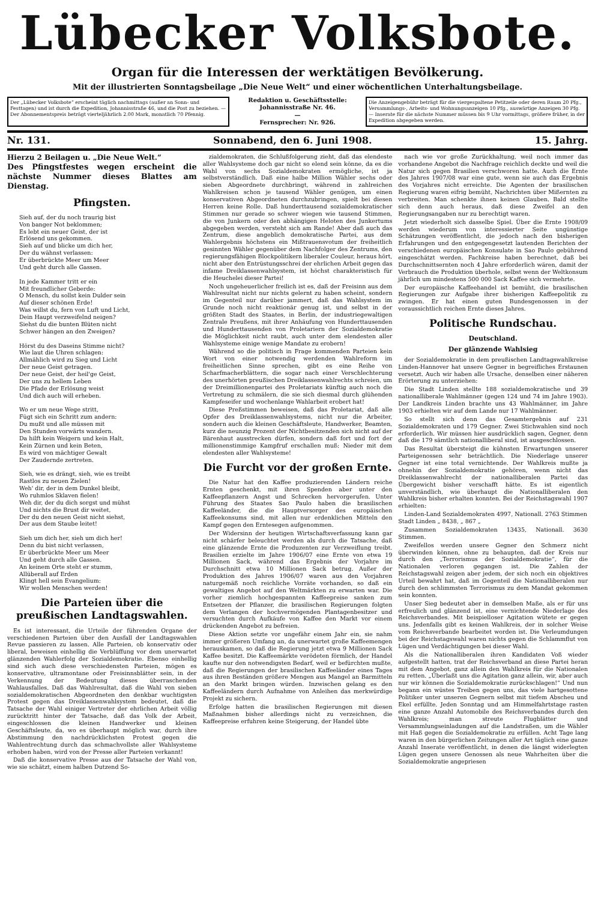Lübecker Volksbote.
Organ für die Interessen der werktätigen Bevölkerung.
Mit der illustrierten Sonntagsbeilage „Die Neue Welt“ und einer wöchentlichen Unterhaltungsbeilage.
Der „Lübecker Volksbote“ erscheint täglich nachmittags (außer an Sonn- und Festtagen) und ist durch die Expedition, Johannisstraße 46, und die Post zu beziehen. — Der Abonnementspreis beträgt vierteljährlich 2.00 Mark, monatlich 70 Pfennig.
Redaktion u. Geschäftsstelle:
Johannisstraße Nr. 46.
—
Fernsprecher: Nr. 926.
Die Anzeigengebühr beträgt für die viergespaltene Petitzeile oder deren Raum 20 Pfg., Versammlungs-, Arbeits- und Wohnungsanzeigen 10 Pfg., auswärtige Anzeigen 30 Pfg. — Inserate für die nächste Nummer müssen bis 9 Uhr vormittags, größere früher, in der Expedition abgegeben werden.
Nr. 131. Sonnabend, den 6. Juni 1908. 15. Jahrg.
Hierzu 2 Beilagen u. „Die Neue Welt.“
Des Pfingstfestes wegen erscheint die nächste Nummer dieses Blattes am Dienstag.
Pfingsten.
Sieh auf, der du noch traurig bist
Von banger Not beklommen;
Es lebt ein neuer Geist, der ist
Erlösend uns gekommen.
Sieh auf und blicke um dich her,
Der du wähnst verlassen:
Er überbrückte Meer um Meer
Und geht durch alle Gassen.
In jede Kammer tritt er ein
Mit freundlicher Geberde:
O Mensch, du sollst kein Dulder sein
Auf dieser schönen Erde!
Was willst du, fern von Luft und Licht,
Dein Haupt verzweifelnd neigen?
Siehst du die bunten Blüten nicht
Schwer hängen an den Zweigen?
Hörst du des Daseins Stimme nicht?
Wie laut die Uhren schlagen:
Allmählich wird zu Sieg und Licht
Der neue Geist getragen.
Der neue Geist, der heil'ge Geist,
Der uns zu hellem Leben
Die Pfade der Erlösung weist
Und dich auch will erheben.
Wo er um neue Wege stritt,
Fügt sich ein Schritt zum andern:
Du mußt und alle müssen mit
Den Stunden vorwärts wandern.
Da hilft kein Weigern und kein Halt,
Kein Zürnen und kein Beten,
Es wird von mächtiger Gewalt
Der Zaudernde zertreten.
Sieh, wie es drängt, sieh, wie es treibt
Rastlos zu neuen Zielen!
Weh' dir, der in dem Dunkel bleibt,
Wo ruhmlos Sklaven fielen!
Weh dir, der du dich sorgst und mühst
Und nichts die Brust dir weitet,
Der du den neuen Geist nicht siehst,
Der aus dem Staube leitet!
Sieh um dich her, sieh um dich her!
Denn du bist nicht verlassen,
Er überbrückte Meer um Meer
Und geht durch alle Gassen.
An keinem Orte steht er stumm,
Allüberall auf Erden
Klingt hell sein Evangelium:
Wir wollen Menschen werden!
Die Parteien über die preußischen Landtagswahlen.
Es ist interessant, die Urteile der führenden Organe der verschiedenen Parteien über den Ausfall der Landtagswahlen Revue passieren zu lassen. Alle Parteien, ob konservativ oder liberal, beweisen einhellig die Verblüffung vor dem unerwartet glänzenden Wahlerfolg der Sozialdemokratie. Ebenso einhellig sind sich auch diese verschiedensten Parteien, mögen es konservative, ultramontane oder Freisinnsblätter sein, in der Verkennung der Bedeutung dieses überraschenden Wahlausfalles. Daß das Wahlresultat, daß die Wahl von sieben sozialdemokratischen Abgeordneten den denkbar wuchtigsten Protest gegen das Dreiklassenwahlsystem bedeutet, daß die Tatsache der Wahl einiger Vertreter der ehrlichen Arbeit völlig zurücktritt hinter der Tatsache, daß das Volk der Arbeit, eingeschlossen die kleinen Handwerker und kleinen Geschäftsleute, da, wo es überhaupt möglich war, durch ihre Abstimmung den nachdrücklichsten Protest gegen die Wahlentrechtung durch das schmachvollste aller Wahlsysteme erhoben haben, wird von der Presse aller Parteien verkannt!
Daß die konservative Presse aus der Tatsache der Wahl von, wie sie schätzt, einem halben Dutzend So-
zialdemokraten, die Schlußfolgerung zieht, daß das elendeste aller Wahlsysteme doch gar nicht so elend sein könne, da es die Wahl von sechs Sozialdemokraten ermögliche, ist ja selbstverständlich. Daß eine halbe Million Wähler sechs oder sieben Abgeordnete durchbringt, während in zahlreichen Wahlkreisen schon je tausend Wähler genügen, um einen konservativen Abgeordneten durchzubringen, spielt bei diesen Herren keine Rolle. Daß hunderttausend sozialdemokratischer Stimmen nur gerade so schwer wiegen wie tausend Stimmen, die von Junkern oder den abhängigen Heloten des Junkertums abgegeben werden, versteht sich am Rande! Aber daß auch das Zentrum, diese angeblich demokratische Partei, aus dem Wahlergebnis höchstens ein Mißtrauensvotum der freiheitlich gesinnten Wähler gegenüber dem Nachfolger des Zentrums, den regierungsfähigen Blockpolitikern liberaler Couleur, heraus hört, nicht aber den Entrüstungsschrei der ehrlichen Arbeit gegen das infame Dreiklassenwahlsystem, ist höchst charakteristisch für die Heuchelei dieser Partei!
Noch ungeheuerlicher freilich ist es, daß der Freisinn aus dem Wahlresultat nicht nur nichts gelernt zu haben scheint, sondern im Gegenteil nur darüber jammert, daß das Wahlsystem im Grunde noch nicht reaktionär genug ist, und selbst in der größten Stadt des Staates, in Berlin, der industriegewaltigen Zentrale Preußens, mit ihrer Anhäufung von Hunderttausenden und Hunderttausenden von Proletariern der Sozialdemokratie die Möglichkeit nicht raubt, auch unter dem elendesten aller Wahlsysteme einige wenige Mandate zu erobern!
Während so die politisch in Frage kommenden Parteien kein Wort von einer notwendig werdenden Wahlreform im freiheitlichen Sinne sprechen, gibt es eine Reihe von Scharfmacherblättern, die sogar nach einer Verschlechterung des unerhörten preußischen Dreiklassenwahlrechts schreien, um der Dreimillionenpartei des Proletariats künftig auch noch die Vertretung zu schmälern, die sie sich diesmal durch glühenden Kampfeseifer und wochenlange Wahlarbeit erobert hat!
Diese Preßstimmen beweisen, daß das Proletariat, daß alle Opfer des Dreiklassenwahlsystems, nicht nur die Arbeiter, sondern auch die kleinen Geschäftsleute, Handwerker, Beamten, kurz die neunzig Prozent der Nichtbesitzenden sich nicht auf der Bärenhaut ausstrecken dürfen, sondern daß fort und fort der millionenstimmige Kampfruf erschallen muß: Nieder mit dem elendesten aller Wahlsysteme!
Die Furcht vor der großen Ernte.
Die Natur hat den Kaffee produzierenden Ländern reiche Ernten geschenkt, mit ihren Spenden aber unter den Kaffeepflanzern Angst und Schrecken hervorgerufen. Unter Führung des Staates Sao Paulo haben die brasilischen Kaffeeländer, die die Hauptversorger des europäischen Kaffeekonsums sind, mit allen nur erdenklichen Mitteln den Kampf gegen den Erntesegen aufgenommen.
Der Widersinn der heutigen Wirtschaftsverfassung kann gar nicht schärfer beleuchtet werden als durch die Tatsache, daß eine glänzende Ernte die Produzenten zur Verzweiflung treibt. Brasilien erzielte im Jahre 1906/07 eine Ernte von etwa 19 Millionen Sack, während das Ergebnis der Vorjahre im Durchschnitt etwa 10 Millionen Sack betrug. Außer der Produktion des Jahres 1906/07 waren aus den Vorjahren naturgemäß noch reichliche Vorräte vorhanden, so daß ein gewaltiges Angebot auf den Weltmärkten zu erwarten war. Die vorher ziemlich hochgespannten Kaffeepreise sanken zum Entsetzen der Pflanzer, die brasilischen Regierungen folgten dem Verlangen der hochvermögenden Plantagenbesitzer und versuchten durch Aufkäufe von Kaffee den Markt vor einem drückenden Angebot zu befreien.
Diese Aktion setzte vor ungefähr einem Jahr ein, sie nahm immer größeren Umfang an, da unerwartet große Kaffeemengen herauskamen, so daß die Regierung jetzt etwa 9 Millionen Sack Kaffee besitzt. Die Kaffeemärkte verödeten förmlich, der Handel kaufte nur den notwendigsten Bedarf, weil er befürchten mußte, daß die Regierungen der brasilischen Kaffeeländer eines Tages aus ihren Beständen größere Mengen aus Mangel an Barmitteln an den Markt bringen würden. Inzwischen gelang es den Kaffeeländern durch Aufnahme von Anleihen das merkwürdige Projekt zu sichern.
Erfolge hatten die brasilischen Regierungen mit diesen Maßnahmen bisher allerdings nicht zu verzeichnen, die Kaffeepreise erfuhren keine Steigerung, der Handel übte
nach wie vor große Zurückhaltung, weil noch immer das vorhandene Angebot die Nachfrage reichlich deckte und weil die Natur sich gegen Brasilien verschworen hatte. Auch die Ernte des Jahres 1907/08 war eine gute, wenn sie auch das Ergebnis des Vorjahres nicht erreichte. Die Agenten der brasilischen Regierung waren eifrig bemüht, Nachrichten über Mißernten zu verbreiten. Man schenkte ihnen keinen Glauben. Bald stellte sich denn auch heraus, daß diese Zweifel an den Regierungsangaben nur zu berechtigt waren.
Jetzt wiederholt sich dasselbe Spiel. Über die Ernte 1908/09 werden wiederum von interessierter Seite ungünstige Schätzungen veröffentlicht, die jedoch nach den bisherigen Erfahrungen und den entgegengesetzt lautenden Berichten der verschiedenen europäischen Konsulate in Sao Paulo gebührend eingeschätzt werden. Fachkreise haben berechnet, daß bei Durchschnittsernten noch 4 Jahre erforderlich wären, damit der Verbrauch die Produktion überhole, selbst wenn der Weltkonsum jährlich um mindestens 500 000 Sack Kaffee sich vermehrte.
Der europäische Kaffeehandel ist bemüht, die brasilischen Regierungen zur Aufgabe ihrer bisherigen Kaffeepolitik zu zwingen. Er hat einen guten Bundesgenossen in der voraussichtlich reichen Ernte dieses Jahres.
Politische Rundschau.
Deutschland.
Der glänzende Wahlsieg
der Sozialdemokratie in dem preußischen Landtagswahlkreise Linden-Hannover hat unsere Gegner in begreifliches Erstaunen versetzt. Auch wir haben alle Ursache, denselben einer näheren Erörterung zu unterziehen:
Die Stadt Linden stellte 188 sozialdemokratische und 39 nationalliberale Wahlmänner (gegen 124 und 74 im Jahre 1903). Der Landkreis Linden brachte uns 43 Wahlmänner, im Jahre 1903 erhielten wir auf dem Lande nur 17 Wahlmänner.
So stellt sich denn das Gesamtergebnis auf 231 Sozialdemokraten und 179 Gegner. Zwei Stichwahlen sind noch erforderlich. Wir müssen hier ausdrücklich sagen, Gegner, denn daß die 179 sämtlich nationalliberal sind, ist ausgeschlossen.
Das Resultat übersteigt die kühnsten Erwartungen unserer Parteigenossen sehr beträchtlich. Die Niederlage unserer Gegner ist eine total vernichtende. Der Wahlkreis mußte ja ohnehin der Sozialdemokratie gehören, wenn nicht das Dreiklassenwahlrecht der nationalliberalen Partei das Übergewicht bisher verschafft hätte. Es ist eigentlich unverständlich, wie überhaupt die Nationalliberalen den Wahlkreis bisher erhalten konnten. Bei der Reichstagswahl 1907 erhielten:
Linden-Land Sozialdemokraten 4997, Nationall. 2763 Stimmen
Stadt Linden „ 8438, „ 867 „
Zusammen Sozialdemokraten 13435, Nationall. 3630 Stimmen.
Zweifellos werden unsere Gegner den Schmerz nicht überwinden können, ohne zu behaupten, daß der Kreis nur durch den „Terrorismus der Sozialdemokratie“, für die Nationalen verloren gegangen ist. Die Zahlen der Reichstagswahl zeigen aber jedem, der sich noch ein objektives Urteil bewahrt hat, daß im Gegenteil die Nationalliberalen nur durch den schlimmsten Terrorismus zu dem Mandat gekommen sein konnten.
Unser Sieg bedeutet aber in demselben Maße, als er für uns erfreulich und glänzend ist, eine vernichtende Niederlage des Reichsverbandes. Mit beispielloser Agitation wütete er gegen uns. Jedenfalls gibt es keinen Wahlkreis, der in solcher Weise vom Reichsverbande bearbeitet worden ist. Die Verleumdungen bei der Reichstagswahl waren nichts gegen die Schlammflut von Lügen und Verdächtigungen bei dieser Wahl.
Als die Nationalliberalen ihren Kandidaten Voß wieder aufgestellt hatten, trat der Reichsverband an diese Partei heran mit dem Angebot, ganz allein den Wahlkreis für die Nationalen zu retten. „Überlaßt uns die Agitation ganz allein, wir, aber auch nur wir können die Sozialdemokratie zurückschlagen!“ Und nun begann ein wüstes Treiben gegen uns, das viele hartgesottene Politiker unter unseren Gegnern selbst mit tiefem Abscheu und Ekel erfüllte. Jeden Sonntag und am Himmelfahrtstage rasten eine ganze Anzahl Automobile des Reichsverbandes durch den Wahlkreis; man streute Flugblätter und Versammlungseinladungen auf die Landstraßen, um die Wähler mit Haß gegen die Sozialdemokratie zu erfüllen. Acht Tage lang waren in den bürgerlichen Zeitungen aller Art täglich eine ganze Anzahl Inserate veröffentlicht, in denen die längst widerlegten Lügen gegen unsere Genossen als neue Wahrheiten über die Sozialdemokratie angepriesen